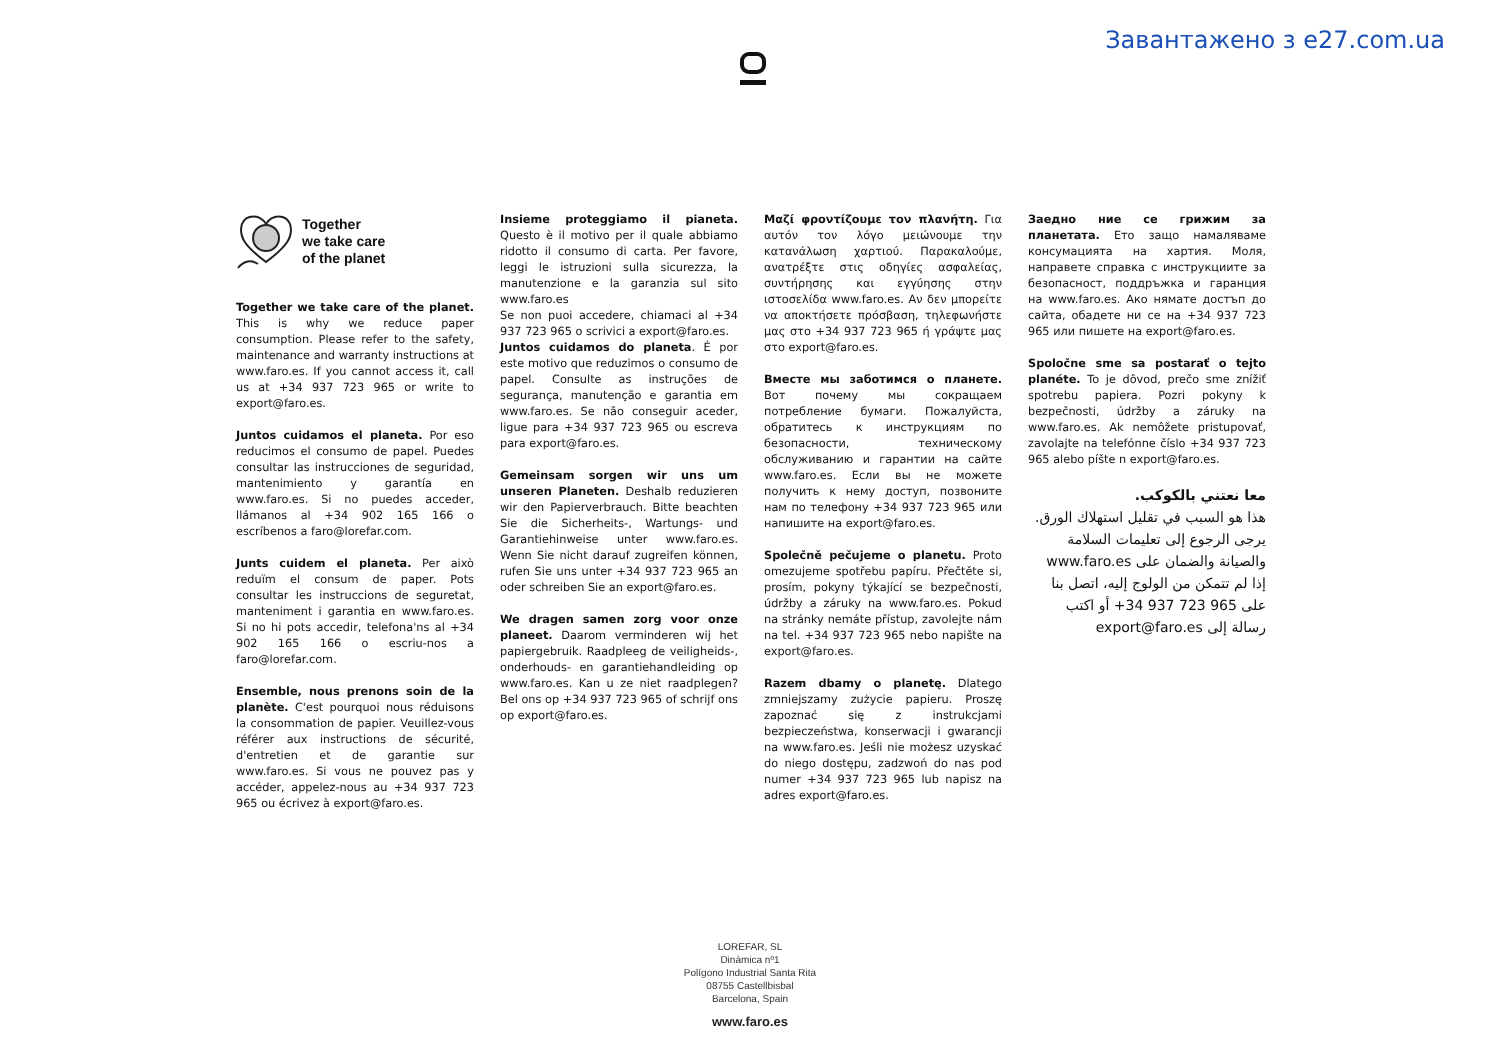Завантажено з e27.com.ua
Together
we take care
of the planet
Together we take care of the planet. This is why we reduce paper consumption. Please refer to the safety, maintenance and warranty instructions at www.faro.es. If you cannot access it, call us at +34 937 723 965 or write to export@faro.es.
Juntos cuidamos el planeta. Por eso reducimos el consumo de papel. Puedes consultar las instrucciones de seguridad, mantenimiento y garantía en www.faro.es. Si no puedes acceder, llámanos al +34 902 165 166 o escríbenos a faro@lorefar.com.
Junts cuidem el planeta. Per això reduïm el consum de paper. Pots consultar les instruccions de seguretat, manteniment i garantia en www.faro.es. Si no hi pots accedir, telefona'ns al +34 902 165 166 o escriu-nos a faro@lorefar.com.
Ensemble, nous prenons soin de la planète. C'est pourquoi nous réduisons la consommation de papier. Veuillez-vous référer aux instructions de sécurité, d'entretien et de garantie sur www.faro.es. Si vous ne pouvez pas y accéder, appelez-nous au +34 937 723 965 ou écrivez à export@faro.es.
Insieme proteggiamo il pianeta. Questo è il motivo per il quale abbiamo ridotto il consumo di carta. Per favore, leggi le istruzioni sulla sicurezza, la manutenzione e la garanzia sul sito www.faro.es
Se non puoi accedere, chiamaci al +34 937 723 965 o scrivici a export@faro.es.
Juntos cuidamos do planeta. É por este motivo que reduzimos o consumo de papel. Consulte as instruções de segurança, manutenção e garantia em www.faro.es. Se não conseguir aceder, ligue para +34 937 723 965 ou escreva para export@faro.es.
Gemeinsam sorgen wir uns um unseren Planeten. Deshalb reduzieren wir den Papierverbrauch. Bitte beachten Sie die Sicherheits-, Wartungs- und Garantiehinweise unter www.faro.es. Wenn Sie nicht darauf zugreifen können, rufen Sie uns unter +34 937 723 965 an oder schreiben Sie an export@faro.es.
We dragen samen zorg voor onze planeet. Daarom verminderen wij het papiergebruik. Raadpleeg de veiligheids-, onderhouds- en garantiehandleiding op www.faro.es. Kan u ze niet raadplegen? Bel ons op +34 937 723 965 of schrijf ons op export@faro.es.
Μαζί φροντίζουμε τον πλανήτη. Για αυτόν τον λόγο μειώνουμε την κατανάλωση χαρτιού. Παρακαλούμε, ανατρέξτε στις οδηγίες ασφαλείας, συντήρησης και εγγύησης στην ιστοσελίδα www.faro.es. Αν δεν μπορείτε να αποκτήσετε πρόσβαση, τηλεφωνήστε μας στο +34 937 723 965 ή γράψτε μας στο export@faro.es.
Вместе мы заботимся о планете. Вот почему мы сокращаем потребление бумаги. Пожалуйста, обратитесь к инструкциям по безопасности, техническому обслуживанию и гарантии на сайте www.faro.es. Если вы не можете получить к нему доступ, позвоните нам по телефону +34 937 723 965 или напишите на export@faro.es.
Společně pečujeme o planetu. Proto omezujeme spotřebu papíru. Přečtěte si, prosím, pokyny týkající se bezpečnosti, údržby a záruky na www.faro.es. Pokud na stránky nemáte přístup, zavolejte nám na tel. +34 937 723 965 nebo napište na export@faro.es.
Razem dbamy o planetę. Dlatego zmniejszamy zużycie papieru. Proszę zapoznać się z instrukcjami bezpieczeństwa, konserwacji i gwarancji na www.faro.es. Jeśli nie możesz uzyskać do niego dostępu, zadzwoń do nas pod numer +34 937 723 965 lub napisz na adres export@faro.es.
Заедно ние се грижим за планетата. Ето защо намаляваме консумацията на хартия. Моля, направете справка с инструкциите за безопасност, поддръжка и гаранция на www.faro.es. Ако нямате достъп до сайта, обадете ни се на +34 937 723 965 или пишете на export@faro.es.
Spoločne sme sa postarať o tejto planéte. To je dôvod, prečo sme znížiť spotrebu papiera. Pozri pokyny k bezpečnosti, údržby a záruky na www.faro.es. Ak nemôžete pristupovať, zavolajte na telefónne číslo +34 937 723 965 alebo píšte n export@faro.es.
معا نعتني بالكوكب.
هذا هو السبب في تقليل استهلاك الورق.
يرجى الرجوع إلى تعليمات السلامة والصيانة والضمان على www.faro.es
إذا لم تتمكن من الولوج إليه، اتصل بنا على 965 723 937 34+ أو اكتب رسالة إلى export@faro.es
LOREFAR, SL
Dinàmica nº1
Polígono Industrial Santa Rita
08755 Castellbisbal
Barcelona, Spain
www.faro.es